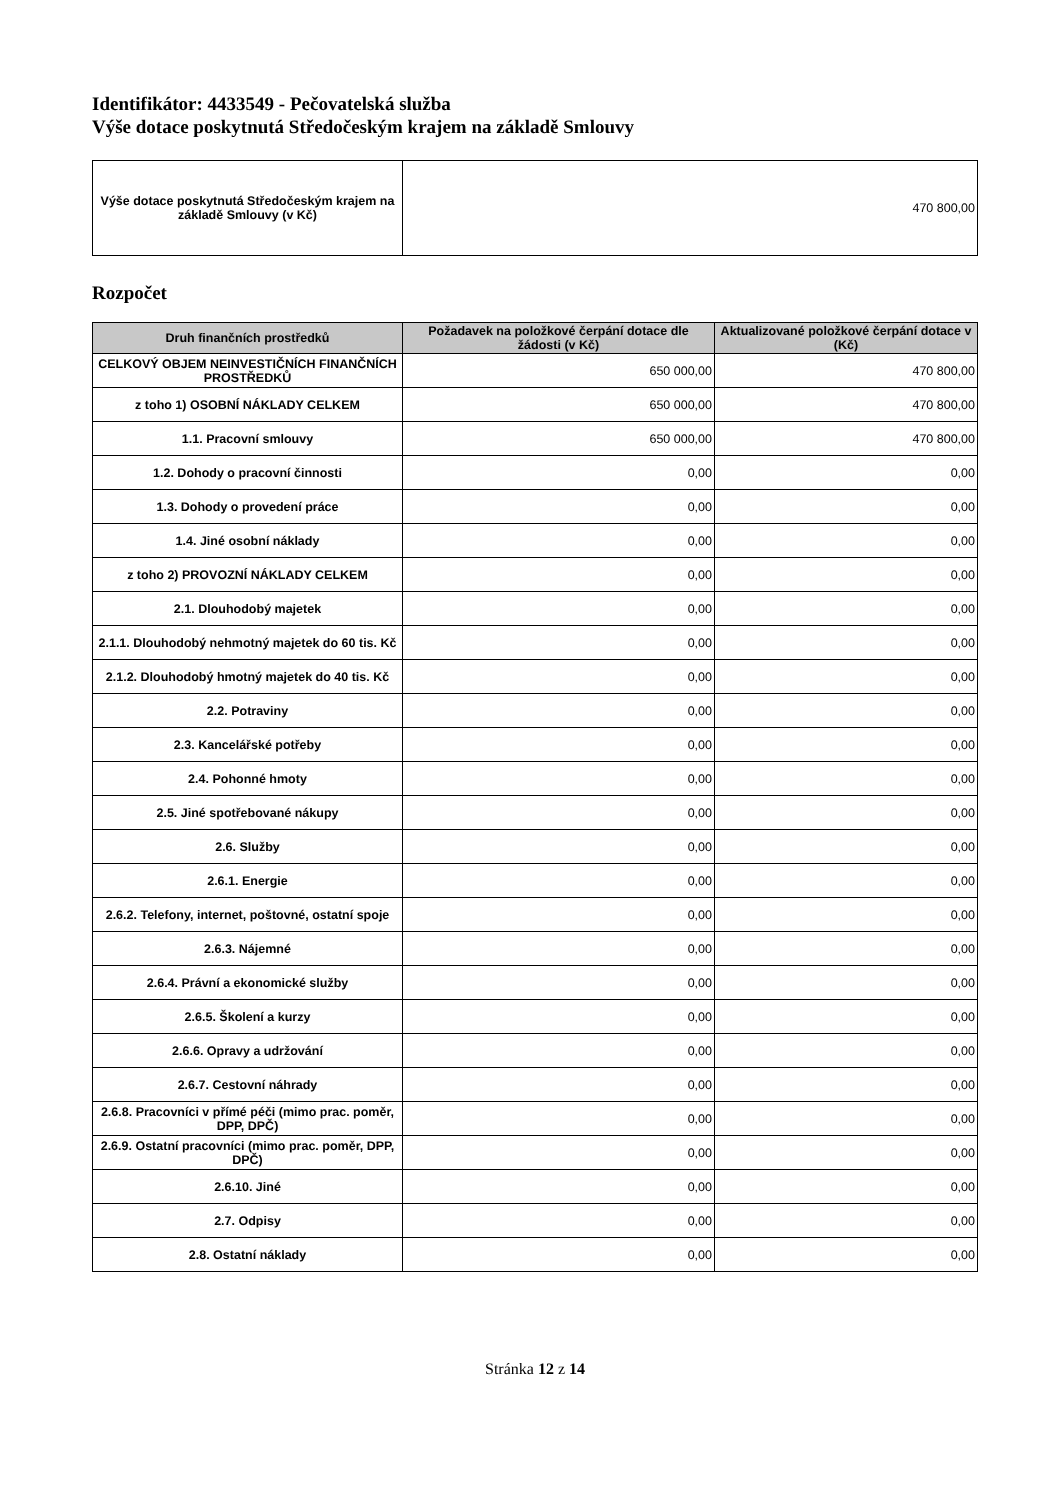Identifikátor: 4433549 - Pečovatelská služba
Výše dotace poskytnutá Středočeským krajem na základě Smlouvy
| Výše dotace poskytnutá Středočeským krajem na základě Smlouvy (v Kč) | 470 800,00 |
Rozpočet
| Druh finančních prostředků | Požadavek na položkové čerpání dotace dle žádosti (v Kč) | Aktualizované položkové čerpání dotace v (Kč) |
| --- | --- | --- |
| CELKOVÝ OBJEM NEINVESTIČNÍCH FINANČNÍCH PROSTŘEDKŮ | 650 000,00 | 470 800,00 |
| z toho 1) OSOBNÍ NÁKLADY CELKEM | 650 000,00 | 470 800,00 |
| 1.1. Pracovní smlouvy | 650 000,00 | 470 800,00 |
| 1.2. Dohody o pracovní činnosti | 0,00 | 0,00 |
| 1.3. Dohody o provedení práce | 0,00 | 0,00 |
| 1.4. Jiné osobní náklady | 0,00 | 0,00 |
| z toho 2) PROVOZNÍ NÁKLADY CELKEM | 0,00 | 0,00 |
| 2.1. Dlouhodobý majetek | 0,00 | 0,00 |
| 2.1.1. Dlouhodobý nehmotný majetek do 60 tis. Kč | 0,00 | 0,00 |
| 2.1.2. Dlouhodobý hmotný majetek do 40 tis. Kč | 0,00 | 0,00 |
| 2.2. Potraviny | 0,00 | 0,00 |
| 2.3. Kancelářské potřeby | 0,00 | 0,00 |
| 2.4. Pohonné hmoty | 0,00 | 0,00 |
| 2.5. Jiné spotřebované nákupy | 0,00 | 0,00 |
| 2.6. Služby | 0,00 | 0,00 |
| 2.6.1. Energie | 0,00 | 0,00 |
| 2.6.2. Telefony, internet, poštovné, ostatní spoje | 0,00 | 0,00 |
| 2.6.3. Nájemné | 0,00 | 0,00 |
| 2.6.4. Právní a ekonomické služby | 0,00 | 0,00 |
| 2.6.5. Školení a kurzy | 0,00 | 0,00 |
| 2.6.6. Opravy a udržování | 0,00 | 0,00 |
| 2.6.7. Cestovní náhrady | 0,00 | 0,00 |
| 2.6.8. Pracovníci v přímé péči (mimo prac. poměr, DPP, DPČ) | 0,00 | 0,00 |
| 2.6.9. Ostatní pracovníci (mimo prac. poměr, DPP, DPČ) | 0,00 | 0,00 |
| 2.6.10. Jiné | 0,00 | 0,00 |
| 2.7. Odpisy | 0,00 | 0,00 |
| 2.8. Ostatní náklady | 0,00 | 0,00 |
Stránka 12 z 14